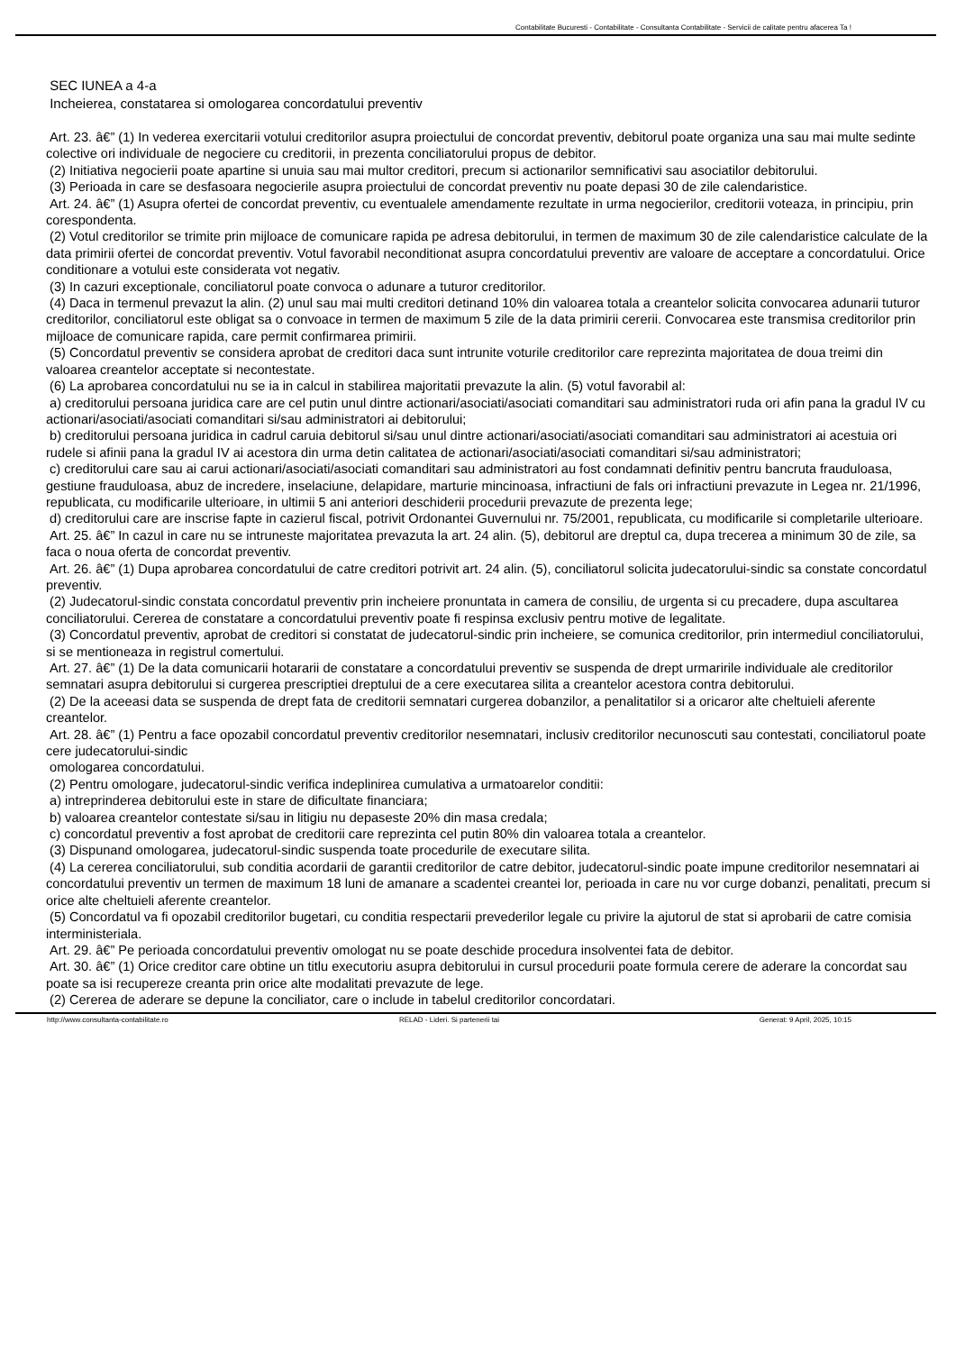Contabilitate Bucuresti - Contabilitate - Consultanta Contabilitate - Servicii de calitate pentru afacerea Ta !
SEC IUNEA a 4-a
Incheierea, constatarea si omologarea concordatului preventiv
Art. 23. â€” (1) In vederea exercitarii votului creditorilor asupra proiectului de concordat preventiv, debitorul poate organiza una sau mai multe sedinte colective ori individuale de negociere cu creditorii, in prezenta conciliatorului propus de debitor.
(2) Initiativa negocierii poate apartine si unuia sau mai multor creditori, precum si actionarilor semnificativi sau asociatilor debitorului.
(3) Perioada in care se desfasoara negocierile asupra proiectului de concordat preventiv nu poate depasi 30 de zile calendaristice.
Art. 24. â€” (1) Asupra ofertei de concordat preventiv, cu eventualele amendamente rezultate in urma negocierilor, creditorii voteaza, in principiu, prin corespondenta.
(2) Votul creditorilor se trimite prin mijloace de comunicare rapida pe adresa debitorului, in termen de maximum 30 de zile calendaristice calculate de la data primirii ofertei de concordat preventiv. Votul favorabil neconditionat asupra concordatului preventiv are valoare de acceptare a concordatului. Orice conditionare a votului este considerata vot negativ.
(3) In cazuri exceptionale, conciliatorul poate convoca o adunare a tuturor creditorilor.
(4) Daca in termenul prevazut la alin. (2) unul sau mai multi creditori detinand 10% din valoarea totala a creantelor solicita convocarea adunarii tuturor creditorilor, conciliatorul este obligat sa o convoace in termen de maximum 5 zile de la data primirii cererii. Convocarea este transmisa creditorilor prin mijloace de comunicare rapida, care permit confirmarea primirii.
(5) Concordatul preventiv se considera aprobat de creditori daca sunt intrunite voturile creditorilor care reprezinta majoritatea de doua treimi din valoarea creantelor acceptate si necontestate.
(6) La aprobarea concordatului nu se ia in calcul in stabilirea majoritatii prevazute la alin. (5) votul favorabil al:
a) creditorului persoana juridica care are cel putin unul dintre actionari/asociati/asociati comanditari sau administratori ruda ori afin pana la gradul IV cu actionari/asociati/asociati comanditari si/sau administratori ai debitorului;
b) creditorului persoana juridica in cadrul caruia debitorul si/sau unul dintre actionari/asociati/asociati comanditari sau administratori ai acestuia ori rudele si afinii pana la gradul IV ai acestora din urma detin calitatea de actionari/asociati/asociati comanditari si/sau administratori;
c) creditorului care sau ai carui actionari/asociati/asociati comanditari sau administratori au fost condamnati definitiv pentru bancruta frauduloasa, gestiune frauduloasa, abuz de incredere, inselaciune, delapidare, marturie mincinoasa, infractiuni de fals ori infractiuni prevazute in Legea nr. 21/1996, republicata, cu modificarile ulterioare, in ultimii 5 ani anteriori deschiderii procedurii prevazute de prezenta lege;
d) creditorului care are inscrise fapte in cazierul fiscal, potrivit Ordonantei Guvernului nr. 75/2001, republicata, cu modificarile si completarile ulterioare.
Art. 25. â€” In cazul in care nu se intruneste majoritatea prevazuta la art. 24 alin. (5), debitorul are dreptul ca, dupa trecerea a minimum 30 de zile, sa faca o noua oferta de concordat preventiv.
Art. 26. â€” (1) Dupa aprobarea concordatului de catre creditori potrivit art. 24 alin. (5), conciliatorul solicita judecatorului-sindic sa constate concordatul preventiv.
(2) Judecatorul-sindic constata concordatul preventiv prin incheiere pronuntata in camera de consiliu, de urgenta si cu precadere, dupa ascultarea conciliatorului. Cererea de constatare a concordatului preventiv poate fi respinsa exclusiv pentru motive de legalitate.
(3) Concordatul preventiv, aprobat de creditori si constatat de judecatorul-sindic prin incheiere, se comunica creditorilor, prin intermediul conciliatorului, si se mentioneaza in registrul comertului.
Art. 27. â€” (1) De la data comunicarii hotararii de constatare a concordatului preventiv se suspenda de drept urmaririle individuale ale creditorilor semnatari asupra debitorului si curgerea prescriptiei dreptului de a cere executarea silita a creantelor acestora contra debitorului.
(2) De la aceeasi data se suspenda de drept fata de creditorii semnatari curgerea dobanzilor, a penalitatilor si a oricaror alte cheltuieli aferente creantelor.
Art. 28. â€” (1) Pentru a face opozabil concordatul preventiv creditorilor nesemnatari, inclusiv creditorilor necunoscuti sau contestati, conciliatorul poate cere judecatorului-sindic
omologarea concordatului.
(2) Pentru omologare, judecatorul-sindic verifica indeplinirea cumulativa a urmatoarelor conditii:
a) intreprinderea debitorului este in stare de dificultate financiara;
b) valoarea creantelor contestate si/sau in litigiu nu depaseste 20% din masa credala;
c) concordatul preventiv a fost aprobat de creditorii care reprezinta cel putin 80% din valoarea totala a creantelor.
(3) Dispunand omologarea, judecatorul-sindic suspenda toate procedurile de executare silita.
(4) La cererea conciliatorului, sub conditia acordarii de garantii creditorilor de catre debitor, judecatorul-sindic poate impune creditorilor nesemnatari ai concordatului preventiv un termen de maximum 18 luni de amanare a scadentei creantei lor, perioada in care nu vor curge dobanzi, penalitati, precum si orice alte cheltuieli aferente creantelor.
(5) Concordatul va fi opozabil creditorilor bugetari, cu conditia respectarii prevederilor legale cu privire la ajutorul de stat si aprobarii de catre comisia interministeriala.
Art. 29. â€” Pe perioada concordatului preventiv omologat nu se poate deschide procedura insolventei fata de debitor.
Art. 30. â€” (1) Orice creditor care obtine un titlu executoriu asupra debitorului in cursul procedurii poate formula cerere de aderare la concordat sau poate sa isi recupereze creanta prin orice alte modalitati prevazute de lege.
(2) Cererea de aderare se depune la conciliator, care o include in tabelul creditorilor concordatari.
http://www.consultanta-contabilitate.ro RELAD - Lideri. Si partenerii tai Generat: 9 April, 2025, 10:15